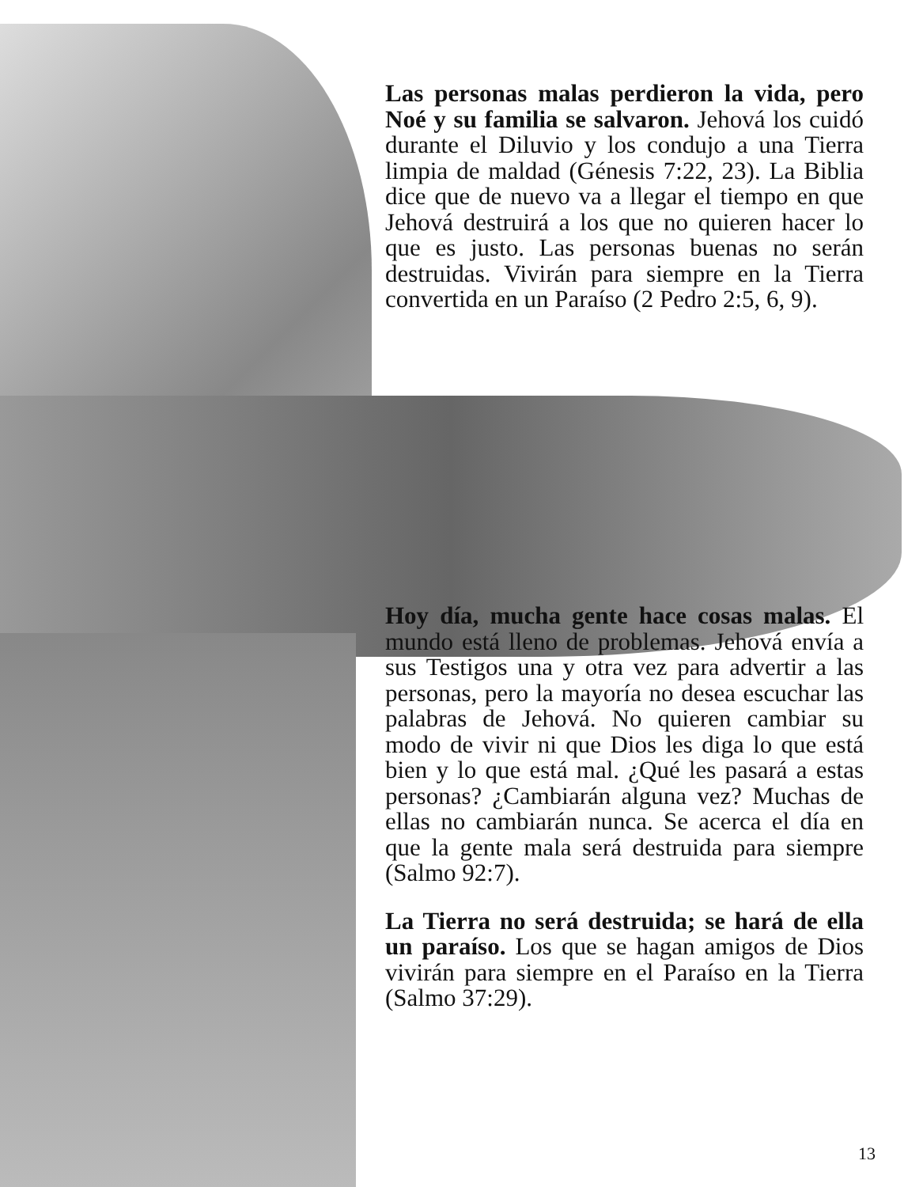Las personas malas perdieron la vida, pero Noé y su familia se salvaron. Jehová los cuidó durante el Diluvio y los condujo a una Tierra limpia de maldad (Génesis 7:22, 23). La Biblia dice que de nuevo va a llegar el tiempo en que Jehová destruirá a los que no quieren hacer lo que es justo. Las personas buenas no serán destruidas. Vivirán para siempre en la Tierra convertida en un Paraíso (2 Pedro 2:5, 6, 9).
Hoy día, mucha gente hace cosas malas. El mundo está lleno de problemas. Jehová envía a sus Testigos una y otra vez para advertir a las personas, pero la mayoría no desea escuchar las palabras de Jehová. No quieren cambiar su modo de vivir ni que Dios les diga lo que está bien y lo que está mal. ¿Qué les pasará a estas personas? ¿Cambiarán alguna vez? Muchas de ellas no cambiarán nunca. Se acerca el día en que la gente mala será destruida para siempre (Salmo 92:7).
La Tierra no será destruida; se hará de ella un paraíso. Los que se hagan amigos de Dios vivirán para siempre en el Paraíso en la Tierra (Salmo 37:29).
13